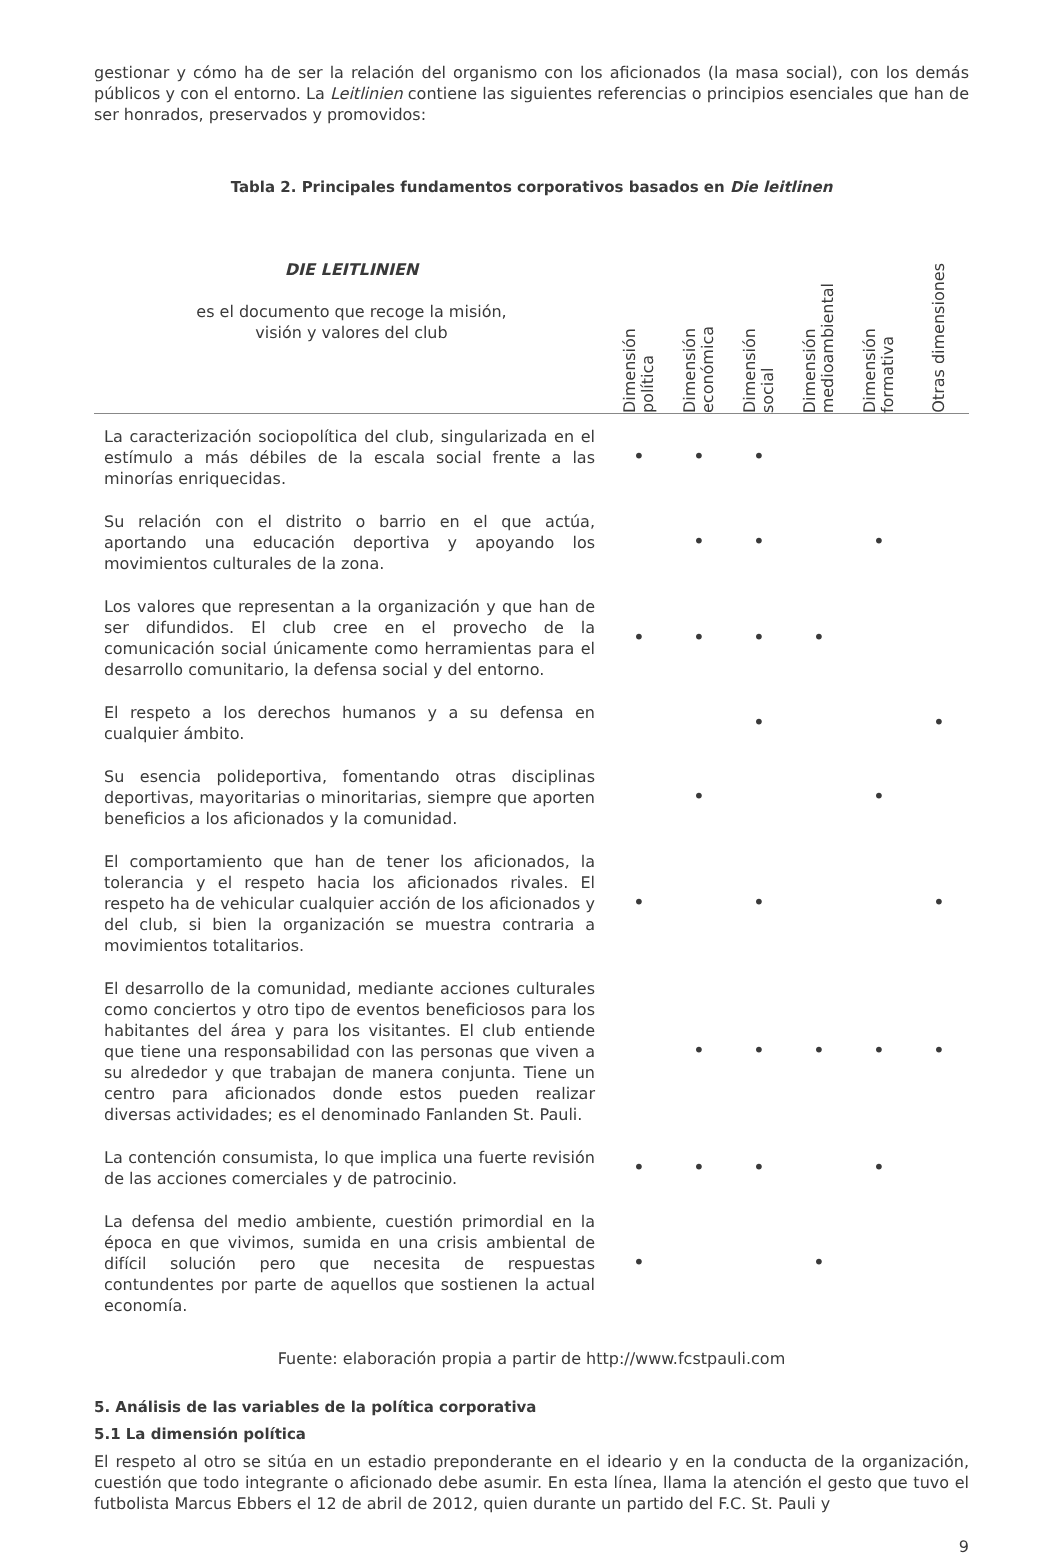gestionar y cómo ha de ser la relación del organismo con los aficionados (la masa social), con los demás públicos y con el entorno. La Leitlinien contiene las siguientes referencias o principios esenciales que han de ser honrados, preservados y promovidos:
Tabla 2. Principales fundamentos corporativos basados en Die leitlinen
| DIE LEITLINIEN es el documento que recoge la misión, visión y valores del club | Dimensión política | Dimensión económica | Dimensión social | Dimensión medioambiental | Dimensión formativa | Otras dimensiones |
| --- | --- | --- | --- | --- | --- | --- |
| La caracterización sociopolítica del club, singularizada en el estímulo a más débiles de la escala social frente a las minorías enriquecidas. | • | • | • | | | |
| Su relación con el distrito o barrio en el que actúa, aportando una educación deportiva y apoyando los movimientos culturales de la zona. | | • | • | | • | |
| Los valores que representan a la organización y que han de ser difundidos. El club cree en el provecho de la comunicación social únicamente como herramientas para el desarrollo comunitario, la defensa social y del entorno. | • | • | • | • | | |
| El respeto a los derechos humanos y a su defensa en cualquier ámbito. | | | • | | | • |
| Su esencia polideportiva, fomentando otras disciplinas deportivas, mayoritarias o minoritarias, siempre que aporten beneficios a los aficionados y la comunidad. | | • | | | • | |
| El comportamiento que han de tener los aficionados, la tolerancia y el respeto hacia los aficionados rivales. El respeto ha de vehicular cualquier acción de los aficionados y del club, si bien la organización se muestra contraria a movimientos totalitarios. | • | | • | | | • |
| El desarrollo de la comunidad, mediante acciones culturales como conciertos y otro tipo de eventos beneficiosos para los habitantes del área y para los visitantes. El club entiende que tiene una responsabilidad con las personas que viven a su alrededor y que trabajan de manera conjunta. Tiene un centro para aficionados donde estos pueden realizar diversas actividades; es el denominado Fanlanden St. Pauli. | | • | • | • | • | • |
| La contención consumista, lo que implica una fuerte revisión de las acciones comerciales y de patrocinio. | • | • | • | | • | |
| La defensa del medio ambiente, cuestión primordial en la época en que vivimos, sumida en una crisis ambiental de difícil solución pero que necesita de respuestas contundentes por parte de aquellos que sostienen la actual economía. | • | | | • | | |
Fuente: elaboración propia a partir de http://www.fcstpauli.com
5. Análisis de las variables de la política corporativa
5.1 La dimensión política
El respeto al otro se sitúa en un estadio preponderante en el ideario y en la conducta de la organización, cuestión que todo integrante o aficionado debe asumir. En esta línea, llama la atención el gesto que tuvo el futbolista Marcus Ebbers el 12 de abril de 2012, quien durante un partido del F.C. St. Pauli y
9